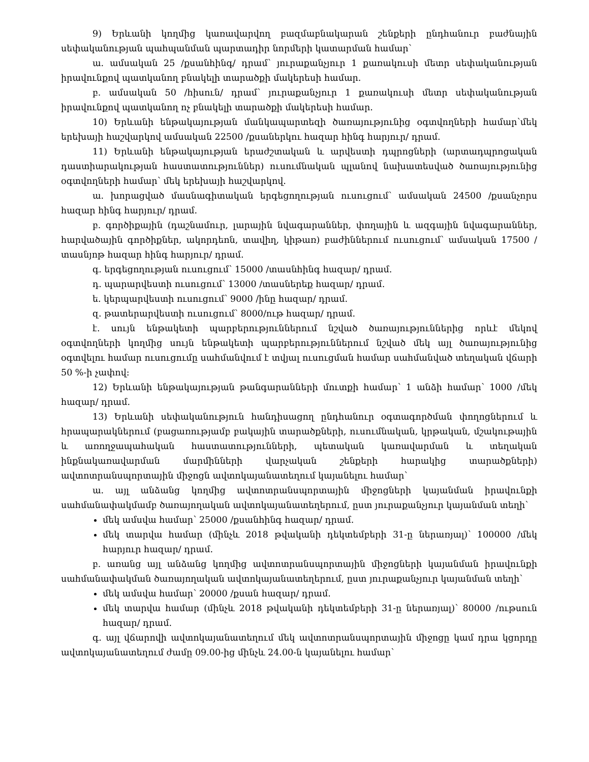9) Երևանի կողմից կառավարվող բազմաբնակարան շենքերի ընդհանուր բաժնային սեփականության պահպանման պարտադիր նորմերի կատարման համար՝
ա. ամսական 25 /քսանհինգ/ դրամ՝ յուրաքանչյուր 1 քառակուսի մետր սեփականության իրավունքով պատկանող բնակելի տարածքի մակերեսի համար.
բ. ամսական 50 /հիսուն/ դրամ՝ յուրաքանչյուր 1 քառակուսի մետր սեփականության իրավունքով պատկանող ոչ բնակելի տարածքի մակերեսի համար.
10) Երևանի ենթակայության մանկապարտեզի ծառայությունից օգտվողների համար՝մեկ երեխայի հաշվարկով ամսական 22500 /քսաներկու հազար հինգ հարյուր/ դրամ.
11) Երևանի ենթակայության երաժշտական և արվեստի դպրոցների (արտադպրոցական դաստիարակության հաստատություններ) ուսումնական պլանով նախատեսված ծառայությունից օգտվողների համար՝ մեկ երեխայի հաշվարկով.
ա. խորացված մասնագիտական երգեցողության ուսուցում՝ ամսական 24500 /քսանչորս հազար հինգ հարյուր/ դրամ.
բ. գործիքային (դաշնամուր, լարային նվագարաններ, փողային և ազգային նվագարաններ, հարվածային գործիքներ, ակորդեոն, տավիղ, կիթառ) բաժիններում ուսուցում՝ ամսական 17500 /տասնյոթ հազար հինգ հարյուր/ դրամ.
գ. երգեցողության ուսուցում՝ 15000 /տասնհինգ հազար/ դրամ.
դ. պարարվեստի ուսուցում՝ 13000 /տասներեք հազար/ դրամ.
ե. կերպարվեստի ուսուցում՝ 9000 /ինը հազար/ դրամ.
զ. թատերարվեստի ուսուցում՝ 8000/ութ հազար/ դրամ.
է. սույն ենթակետի պարբերություններում նշված ծառայություններից որևէ մեկով օգտվողների կողմից սույն ենթակետի պարբերություններում նշված մեկ այլ ծառայությունից օգտվելու համար ուսուցումը սահմանվում է տվյալ ուսուցման համար սահմանված տեղական վճարի 50 %-ի չափով:
12) Երևանի ենթակայության թանգարանների մուտքի համար՝ 1 անձի համար՝ 1000 /մեկ հազար/ դրամ.
13) Երևանի սեփականություն հանդիսացող ընդհանուր օգտագործման փողոցներում և հրապարակներում (բացառությամբ բակային տարածքների, ուսումնական, կրթական, մշակութային և առողջապահական հաստատությունների, պետական կառավարման և տեղական ինքնակառավարման մարմինների վարչական շենքերի հարակից տարածքների) ավտոտրանսպորտային միջոցն ավտոկայանատեղում կայանելու համար՝
ա. այլ անձանց կողմից ավտոտրանսպորտային միջոցների կայանման իրավունքի սահմանափակմամբ ծառայողական ավտոկայանատեղերում, ըստ յուրաքանչյուր կայանման տեղի՝
մեկ ամսվա համար՝ 25000 /քսանհինգ հազար/ դրամ.
մեկ տարվա համար (մինչև 2018 թվականի դեկտեմբերի 31-ը ներառյալ)՝ 100000 /մեկ հարյուր հազար/ դրամ.
բ. առանց այլ անձանց կողմից ավտոտրանսպորտային միջոցների կայանման իրավունքի սահմանափակման ծառայողական ավտոկայանատեղերում, ըստ յուրաքանչյուր կայանման տեղի՝
մեկ ամսվա համար՝ 20000 /քսան հազար/ դրամ.
մեկ տարվա համար (մինչև 2018 թվականի դեկտեմբերի 31-ը ներառյալ)՝ 80000 /ութսուն հազար/ դրամ.
գ. այլ վճարովի ավտոկայանատեղում մեկ ավտոտրանսպորտային միջոցը կամ դրա կցորդը ավտոկայանատեղում ժամը 09.00-ից մինչև 24.00-ն կայանելու համար՝